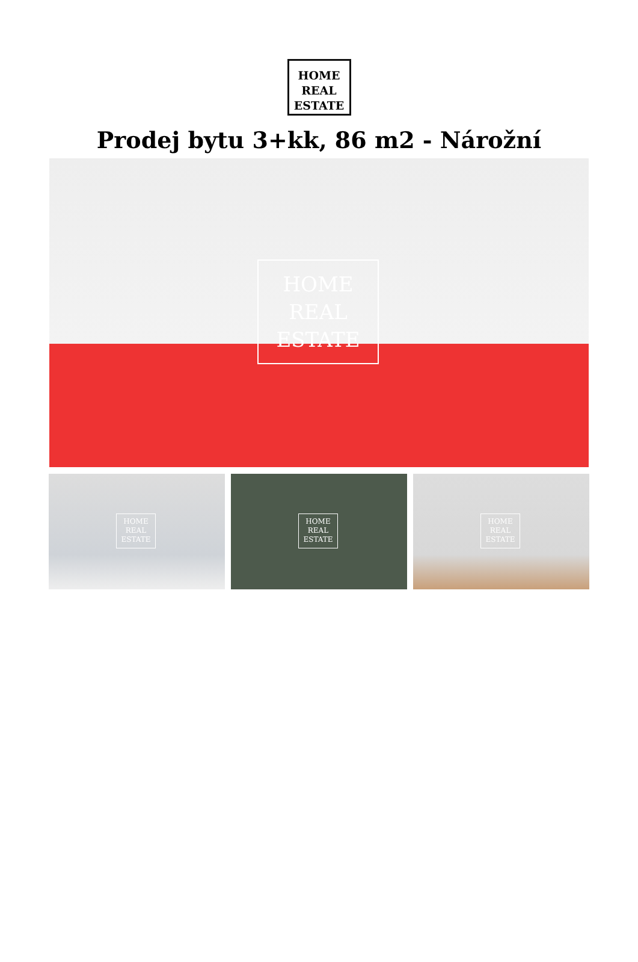HOME
REAL
ESTATE
Prodej bytu 3+kk, 86 m2 - Nárožní
HOME
REAL
ESTATE
HOME
REAL
ESTATE
HOME
REAL
ESTATE
HOME
REAL
ESTATE